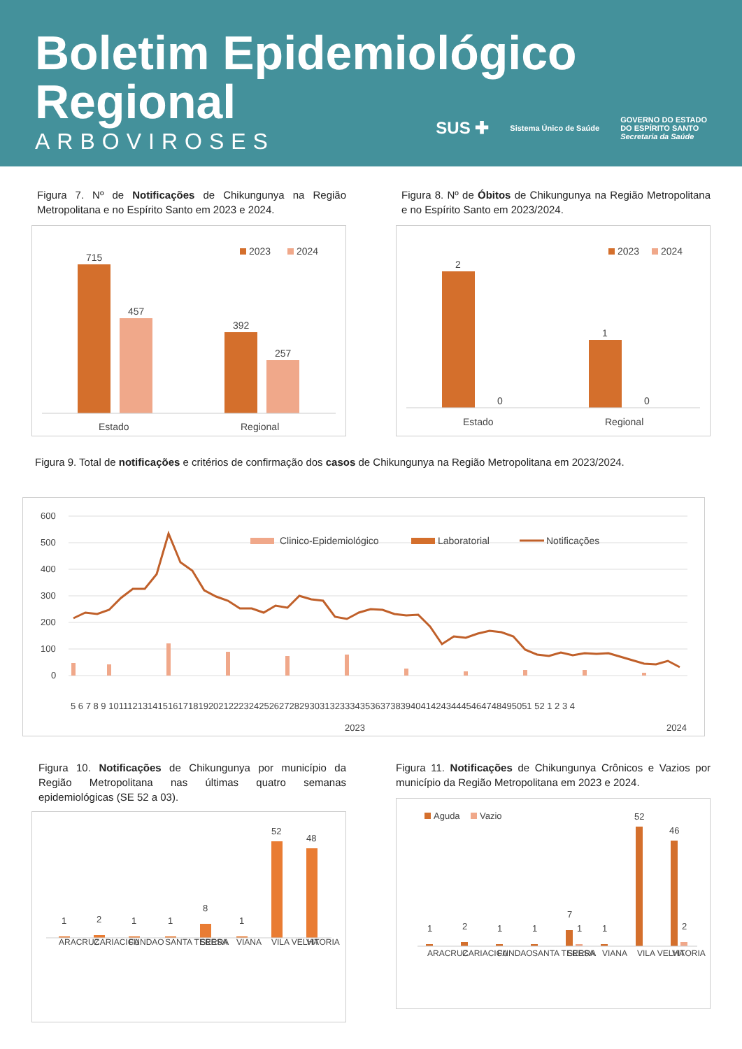Boletim Epidemiológico
Regional
ARBOVIROSES
SUS ✚ Sistema Único de Saúde GOVERNO DO ESTADO
DO ESPÍRITO SANTO
Secretaria da Saúde
Figura 7. Nº de Notificações de Chikungunya na Região Metropolitana e no Espírito Santo em 2023 e 2024.
2023
2024
715
457
392
257
Estado
Regional
Figura 8. Nº de Óbitos de Chikungunya na Região Metropolitana e no Espírito Santo em 2023/2024.
2023
2024
2
0
1
0
Estado
Regional
Figura 9. Total de notificações e critérios de confirmação dos casos de Chikungunya na Região Metropolitana em 2023/2024.
600
500
400
300
200
100
0
Clinico-Epidemiológico
Laboratorial
Notificações
5 6 7 8 9 101112131415161718192021222324252627282930313233343536373839404142434445464748495051 52 1 2 3 4
2023
2024
Figura 10. Notificações de Chikungunya por município da Região Metropolitana nas últimas quatro semanas epidemiológicas (SE 52 a 03).
1
2
1
1
8
1
52
48
ARACRUZ
CARIACICA
FUNDAO
SANTA TERESA
SERRA
VIANA
VILA VELHA
VITORIA
Figura 11. Notificações de Chikungunya Crônicos e Vazios por município da Região Metropolitana em 2023 e 2024.
Aguda
Vazio
1
2
1
1
7
1
1
52
46
2
ARACRUZ
CARIACICA
FUNDAO
SANTA TERESA
SERRA
VIANA
VILA VELHA
VITORIA